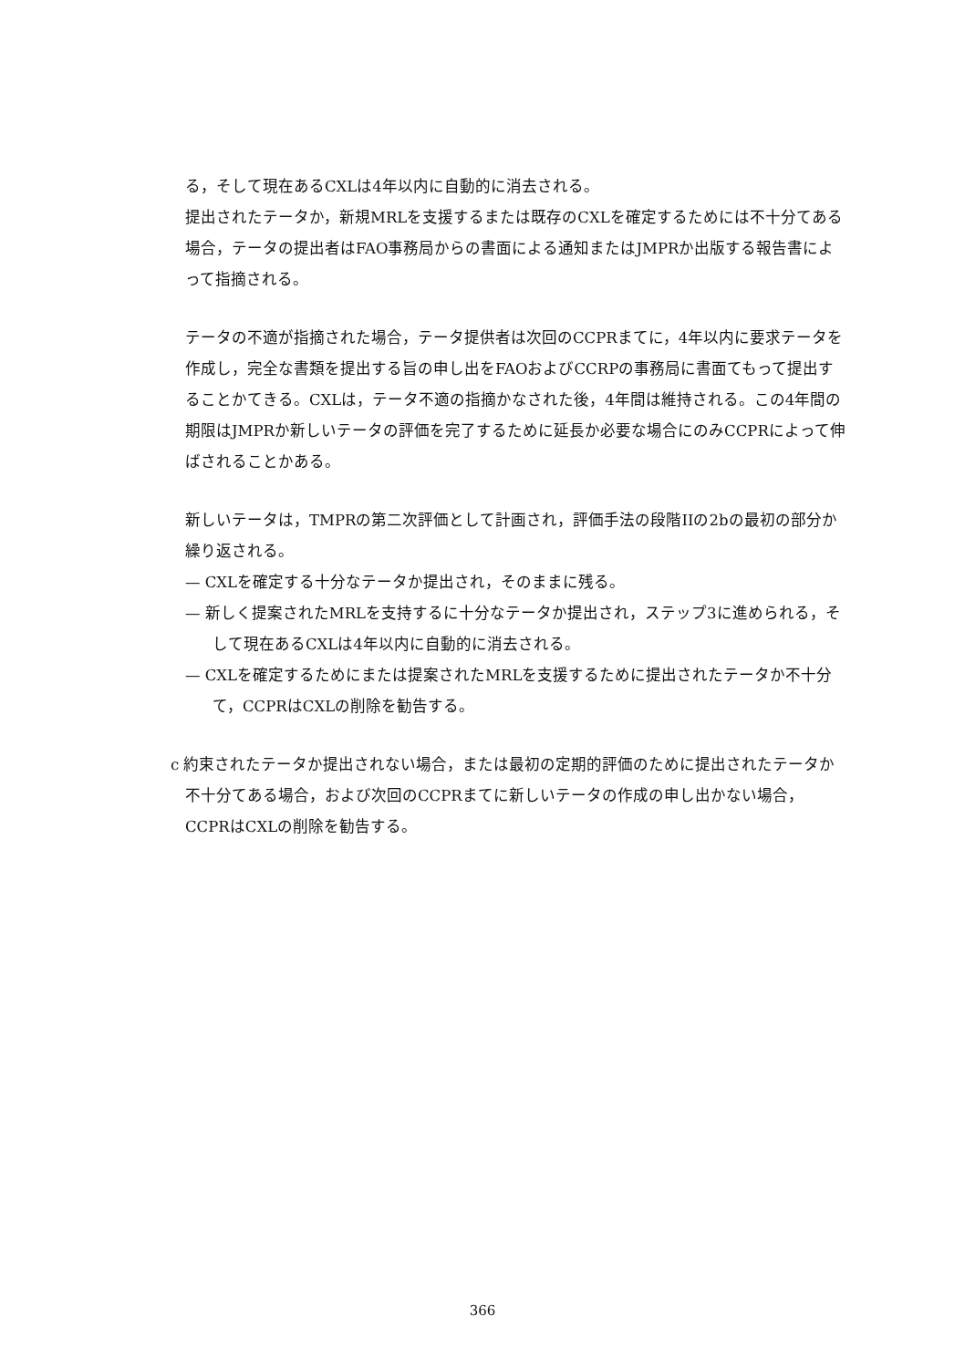る，そして現在あるCXLは4年以内に自動的に消去される。
提出されたテータか，新規MRLを支援するまたは既存のCXLを確定するためには不十分てある場合，テータの提出者はFAO事務局からの書面による通知またはJMPRか出版する報告書によって指摘される。
テータの不適が指摘された場合，テータ提供者は次回のCCPRまてに，4年以内に要求テータを作成し，完全な書類を提出する旨の申し出をFAOおよびCCRPの事務局に書面てもって提出することかてきる。CXLは，テータ不適の指摘かなされた後，4年間は維持される。この4年間の期限はJMPRか新しいテータの評価を完了するために延長か必要な場合にのみCCPRによって伸ばされることかある。
新しいテータは，TMPRの第二次評価として計画され，評価手法の段階IIの2bの最初の部分か繰り返される。
— CXLを確定する十分なテータか提出され，そのままに残る。
— 新しく提案されたMRLを支持するに十分なテータか提出され，ステップ3に進められる，そして現在あるCXLは4年以内に自動的に消去される。
— CXLを確定するためにまたは提案されたMRLを支援するために提出されたテータか不十分て，CCPRはCXLの削除を勧告する。
c 約束されたテータか提出されない場合，または最初の定期的評価のために提出されたテータか不十分てある場合，および次回のCCPRまてに新しいテータの作成の申し出かない場合，CCPRはCXLの削除を勧告する。
366